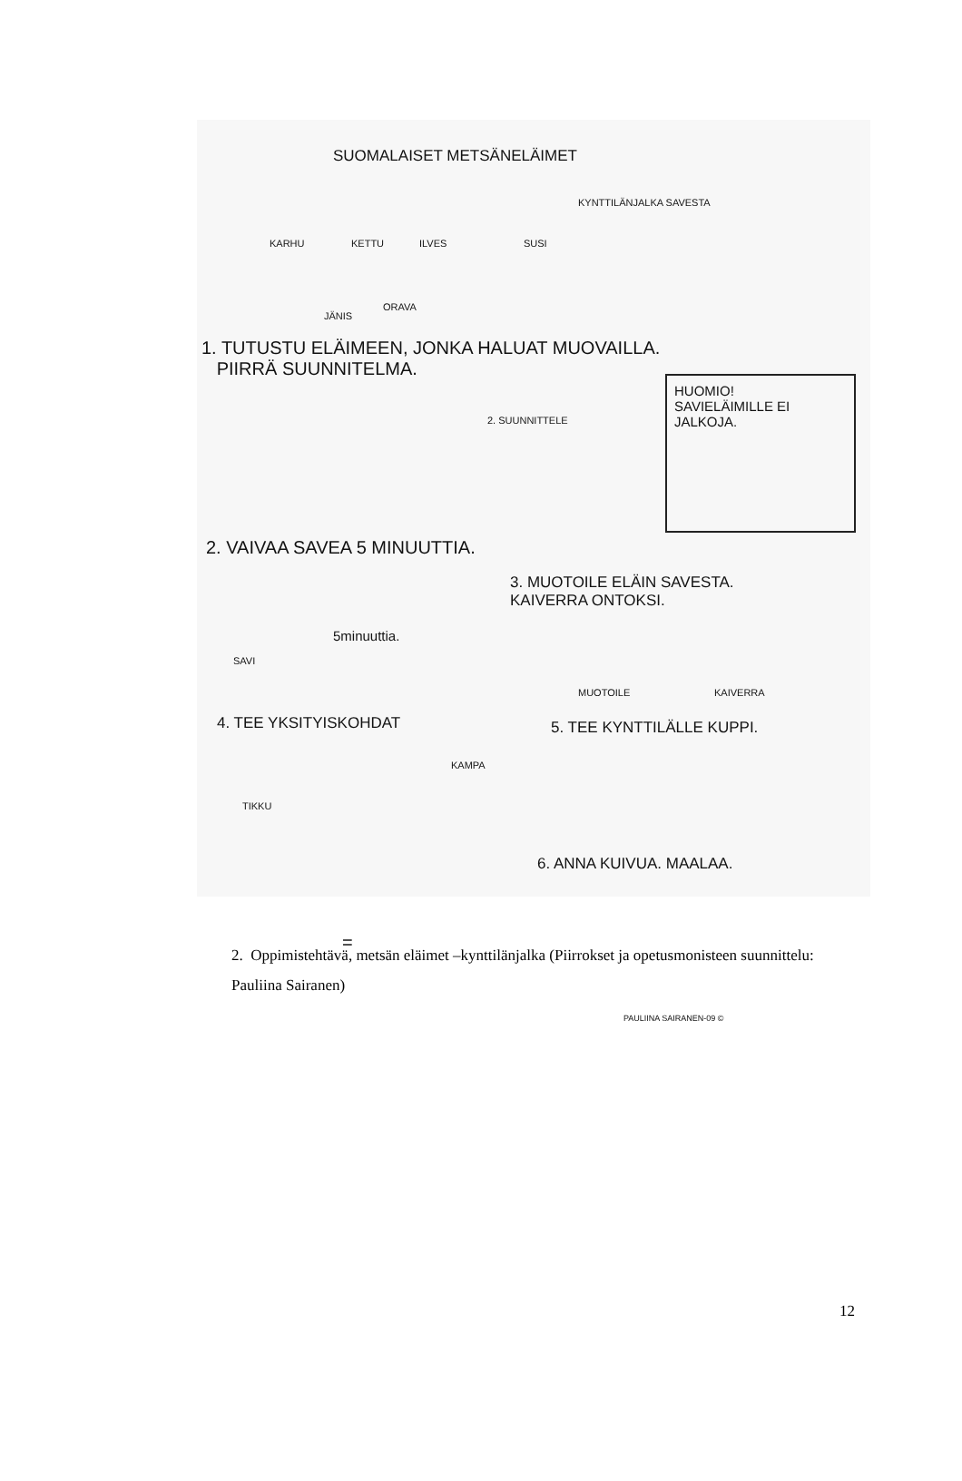SUOMALAISET METSÄNELÄIMET
KARHU KETTU ILVES SUSI
KYNTTILÄNJALKA SAVESTA
JÄNIS
ORAVA
1. TUTUSTU ELÄIMEEN, JONKA HALUAT MUOVAILLA.
PIIRRÄ SUUNNITELMA.
2. SUUNNITTELE
HUOMIO!
SAVIELÄIMILLE EI JALKOJA.
2. VAIVAA SAVEA 5 MINUUTTIA.
3. MUOTOILE ELÄIN SAVESTA.
KAIVERRA ONTOKSI.
5minuuttia.
SAVI
MUOTOILE KAIVERRA
4. TEE YKSITYISKOHDAT 5. TEE KYNTTILÄLLE KUPPI.
KAMPA
TIKKU
6. ANNA KUIVUA. MAALAA.
=
PAULIINA SAIRANEN-09 ©
2. Oppimistehtävä, metsän eläimet –kynttilänjalka (Piirrokset ja opetusmonisteen suunnittelu: Pauliina Sairanen)
12